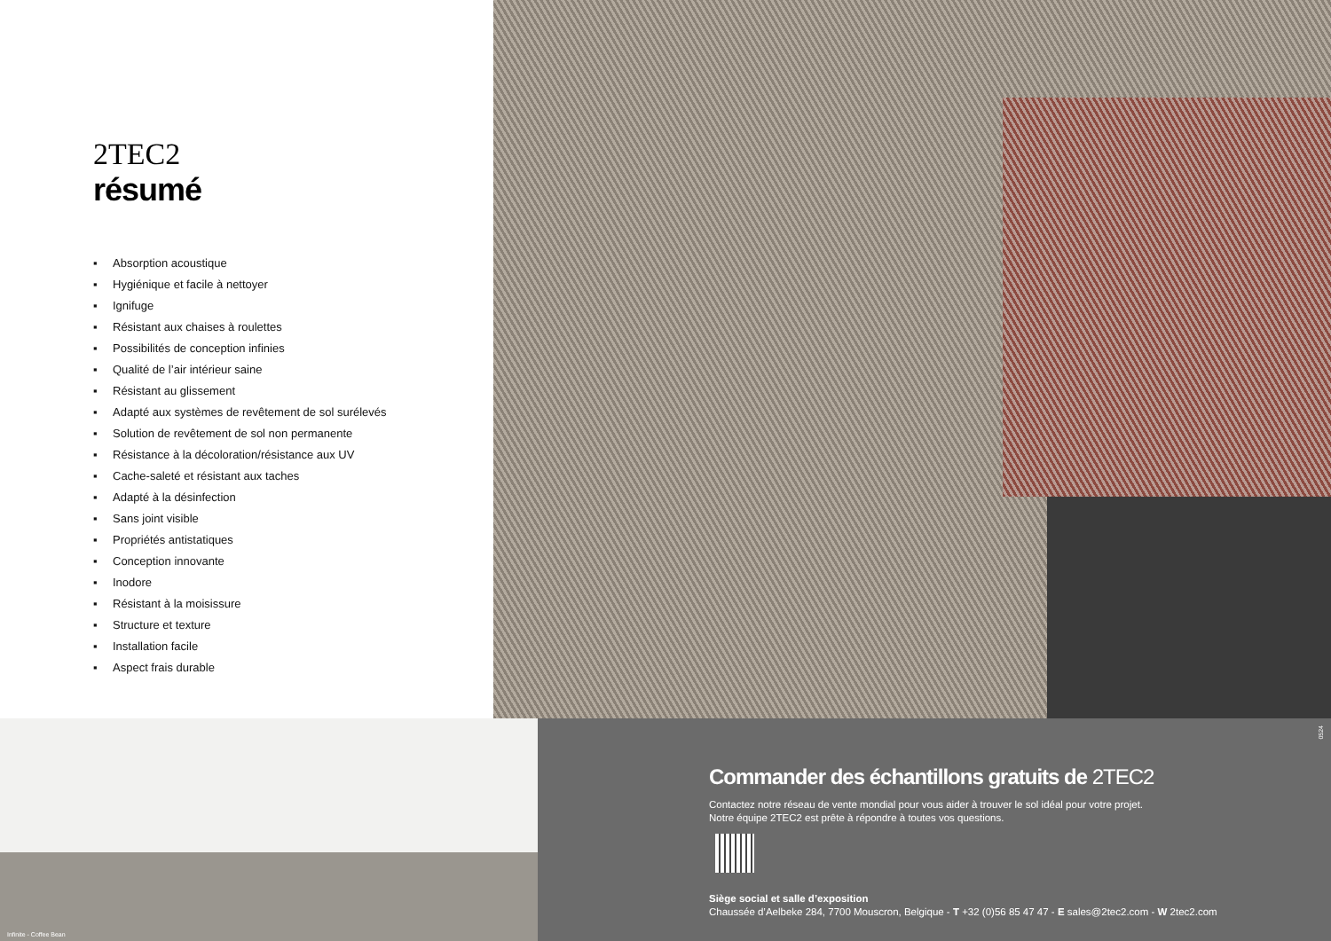2TEC2
résumé
▪ Absorption acoustique
▪ Hygiénique et facile à nettoyer
▪ Ignifuge
▪ Résistant aux chaises à roulettes
▪ Possibilités de conception infinies
▪ Qualité de l’air intérieur saine
▪ Résistant au glissement
▪ Adapté aux systèmes de revêtement de sol surélevés
▪ Solution de revêtement de sol non permanente
▪ Résistance à la décoloration/résistance aux UV
▪ Cache-saleté et résistant aux taches
▪ Adapté à la désinfection
▪ Sans joint visible
▪ Propriétés antistatiques
▪ Conception innovante
▪ Inodore
▪ Résistant à la moisissure
▪ Structure et texture
▪ Installation facile
▪ Aspect frais durable
Infinite - Coffee Bean
0524
Commander des échantillons gratuits de 2TEC2
Contactez notre réseau de vente mondial pour vous aider à trouver le sol idéal pour votre projet.
Notre équipe 2TEC2 est prête à répondre à toutes vos questions.
Siège social et salle d’exposition
Chaussée d’Aelbeke 284, 7700 Mouscron, Belgique - T +32 (0)56 85 47 47 - E sales@2tec2.com - W 2tec2.com